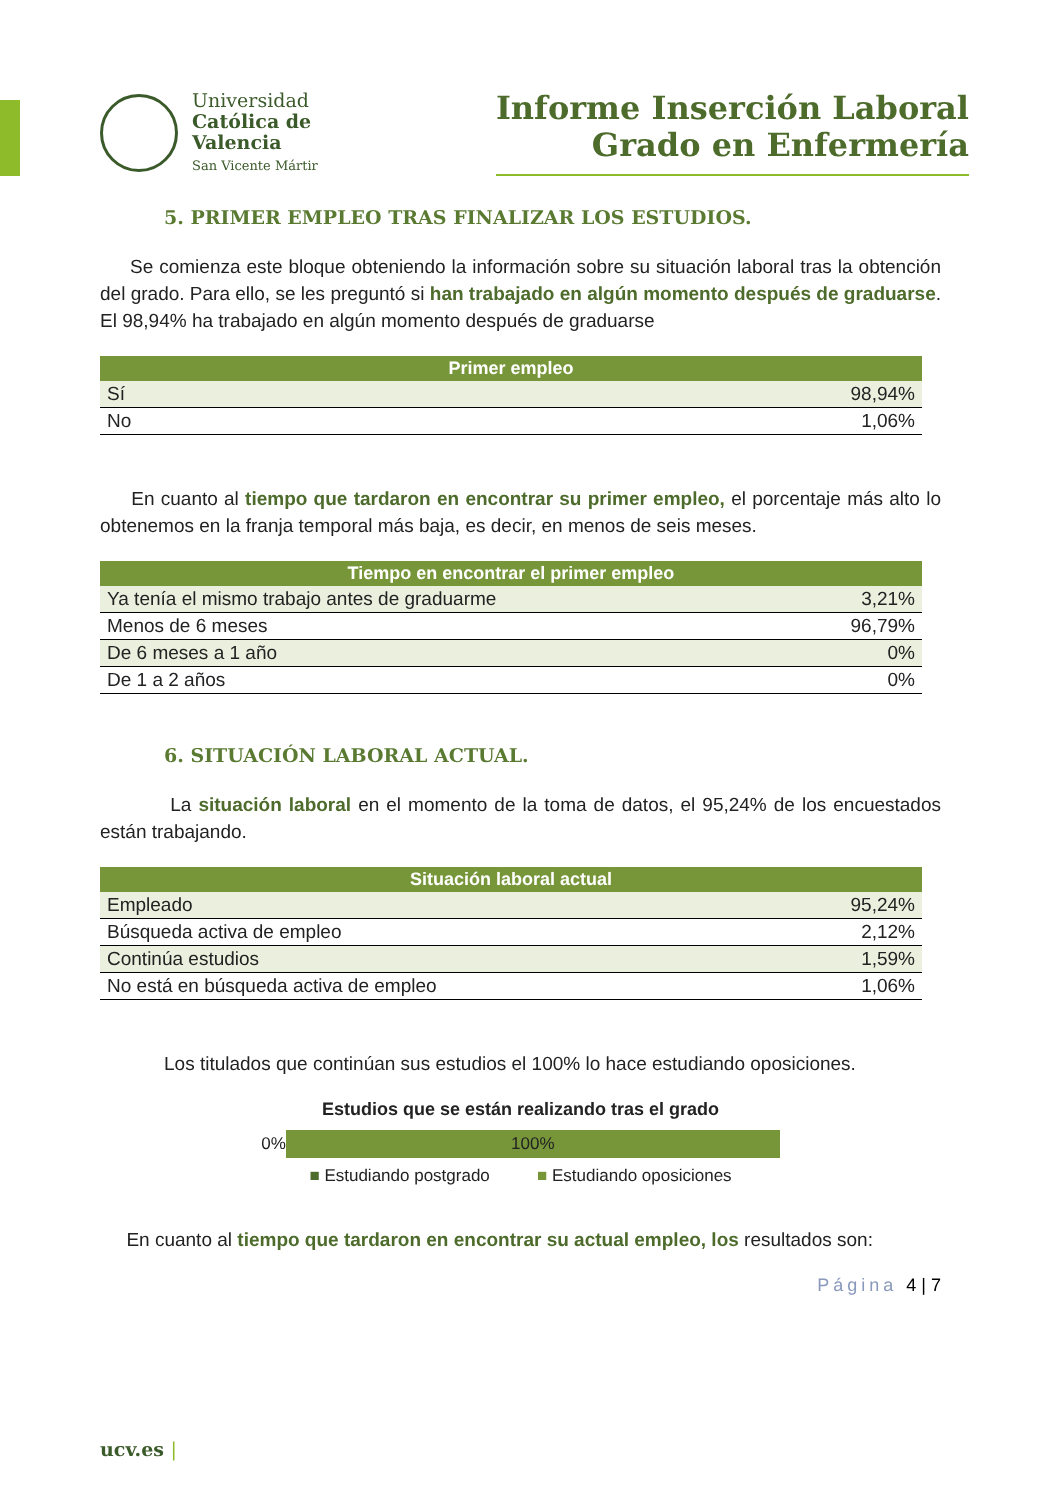Universidad
Católica de
Valencia
San Vicente Mártir
Informe Inserción Laboral
Grado en Enfermería
5. PRIMER EMPLEO TRAS FINALIZAR LOS ESTUDIOS.
Se comienza este bloque obteniendo la información sobre su situación laboral tras la obtención del grado. Para ello, se les preguntó si han trabajado en algún momento después de graduarse. El 98,94% ha trabajado en algún momento después de graduarse
| Primer empleo | |
| --- | --- |
| Sí | 98,94% |
| No | 1,06% |
En cuanto al tiempo que tardaron en encontrar su primer empleo, el porcentaje más alto lo obtenemos en la franja temporal más baja, es decir, en menos de seis meses.
| Tiempo en encontrar el primer empleo | |
| --- | --- |
| Ya tenía el mismo trabajo antes de graduarme | 3,21% |
| Menos de 6 meses | 96,79% |
| De 6 meses a 1 año | 0% |
| De 1 a 2 años | 0% |
6. SITUACIÓN LABORAL ACTUAL.
La situación laboral en el momento de la toma de datos, el 95,24% de los encuestados están trabajando.
| Situación laboral actual | |
| --- | --- |
| Empleado | 95,24% |
| Búsqueda activa de empleo | 2,12% |
| Continúa estudios | 1,59% |
| No está en búsqueda activa de empleo | 1,06% |
Los titulados que continúan sus estudios el 100% lo hace estudiando oposiciones.
Estudios que se están realizando tras el grado
0%
100%
■ Estudiando postgrado ■ Estudiando oposiciones
En cuanto al tiempo que tardaron en encontrar su actual empleo, los resultados son:
Página 4 | 7
ucv.es |